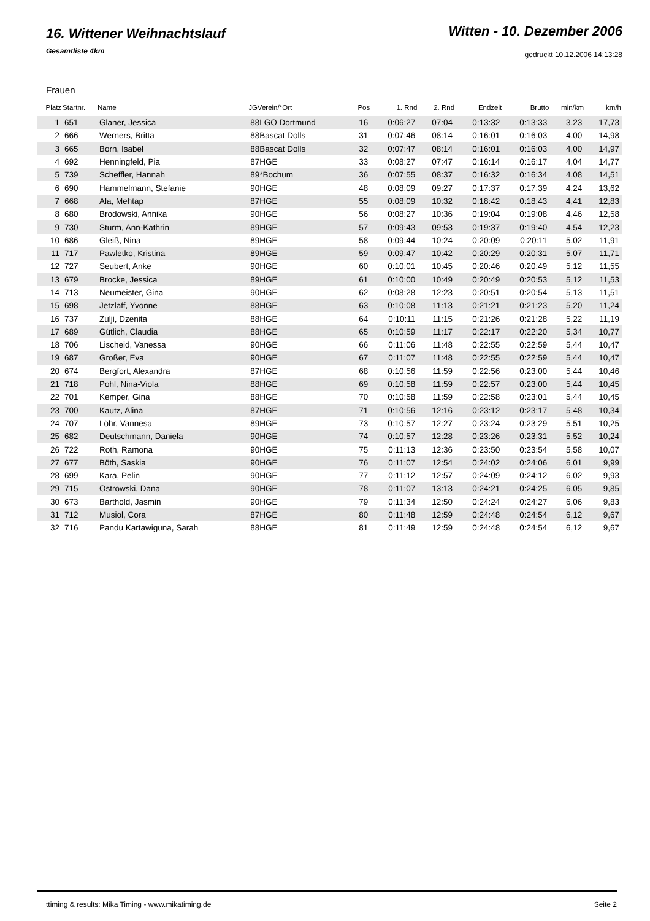16. Wittener Weihnachtslauf
Gesamtliste 4km
Witten - 10. Dezember 2006
gedruckt 10.12.2006 14:13:28
Frauen
| Platz | Startnr. | Name | JGVerein/*Ort | Pos | 1. Rnd | 2. Rnd | Endzeit | Brutto | min/km | km/h |
| --- | --- | --- | --- | --- | --- | --- | --- | --- | --- | --- |
| 1 | 651 | Glaner, Jessica | 88LGO Dortmund | 16 | 0:06:27 | 07:04 | 0:13:32 | 0:13:33 | 3,23 | 17,73 |
| 2 | 666 | Werners, Britta | 88Bascat Dolls | 31 | 0:07:46 | 08:14 | 0:16:01 | 0:16:03 | 4,00 | 14,98 |
| 3 | 665 | Born, Isabel | 88Bascat Dolls | 32 | 0:07:47 | 08:14 | 0:16:01 | 0:16:03 | 4,00 | 14,97 |
| 4 | 692 | Henningfeld, Pia | 87HGE | 33 | 0:08:27 | 07:47 | 0:16:14 | 0:16:17 | 4,04 | 14,77 |
| 5 | 739 | Scheffler, Hannah | 89*Bochum | 36 | 0:07:55 | 08:37 | 0:16:32 | 0:16:34 | 4,08 | 14,51 |
| 6 | 690 | Hammelmann, Stefanie | 90HGE | 48 | 0:08:09 | 09:27 | 0:17:37 | 0:17:39 | 4,24 | 13,62 |
| 7 | 668 | Ala, Mehtap | 87HGE | 55 | 0:08:09 | 10:32 | 0:18:42 | 0:18:43 | 4,41 | 12,83 |
| 8 | 680 | Brodowski, Annika | 90HGE | 56 | 0:08:27 | 10:36 | 0:19:04 | 0:19:08 | 4,46 | 12,58 |
| 9 | 730 | Sturm, Ann-Kathrin | 89HGE | 57 | 0:09:43 | 09:53 | 0:19:37 | 0:19:40 | 4,54 | 12,23 |
| 10 | 686 | Gleiß, Nina | 89HGE | 58 | 0:09:44 | 10:24 | 0:20:09 | 0:20:11 | 5,02 | 11,91 |
| 11 | 717 | Pawletko, Kristina | 89HGE | 59 | 0:09:47 | 10:42 | 0:20:29 | 0:20:31 | 5,07 | 11,71 |
| 12 | 727 | Seubert, Anke | 90HGE | 60 | 0:10:01 | 10:45 | 0:20:46 | 0:20:49 | 5,12 | 11,55 |
| 13 | 679 | Brocke, Jessica | 89HGE | 61 | 0:10:00 | 10:49 | 0:20:49 | 0:20:53 | 5,12 | 11,53 |
| 14 | 713 | Neumeister, Gina | 90HGE | 62 | 0:08:28 | 12:23 | 0:20:51 | 0:20:54 | 5,13 | 11,51 |
| 15 | 698 | Jetzlaff, Yvonne | 88HGE | 63 | 0:10:08 | 11:13 | 0:21:21 | 0:21:23 | 5,20 | 11,24 |
| 16 | 737 | Zulji, Dzenita | 88HGE | 64 | 0:10:11 | 11:15 | 0:21:26 | 0:21:28 | 5,22 | 11,19 |
| 17 | 689 | Gütlich, Claudia | 88HGE | 65 | 0:10:59 | 11:17 | 0:22:17 | 0:22:20 | 5,34 | 10,77 |
| 18 | 706 | Lischeid, Vanessa | 90HGE | 66 | 0:11:06 | 11:48 | 0:22:55 | 0:22:59 | 5,44 | 10,47 |
| 19 | 687 | Großer, Eva | 90HGE | 67 | 0:11:07 | 11:48 | 0:22:55 | 0:22:59 | 5,44 | 10,47 |
| 20 | 674 | Bergfort, Alexandra | 87HGE | 68 | 0:10:56 | 11:59 | 0:22:56 | 0:23:00 | 5,44 | 10,46 |
| 21 | 718 | Pohl, Nina-Viola | 88HGE | 69 | 0:10:58 | 11:59 | 0:22:57 | 0:23:00 | 5,44 | 10,45 |
| 22 | 701 | Kemper, Gina | 88HGE | 70 | 0:10:58 | 11:59 | 0:22:58 | 0:23:01 | 5,44 | 10,45 |
| 23 | 700 | Kautz, Alina | 87HGE | 71 | 0:10:56 | 12:16 | 0:23:12 | 0:23:17 | 5,48 | 10,34 |
| 24 | 707 | Löhr, Vannesa | 89HGE | 73 | 0:10:57 | 12:27 | 0:23:24 | 0:23:29 | 5,51 | 10,25 |
| 25 | 682 | Deutschmann, Daniela | 90HGE | 74 | 0:10:57 | 12:28 | 0:23:26 | 0:23:31 | 5,52 | 10,24 |
| 26 | 722 | Roth, Ramona | 90HGE | 75 | 0:11:13 | 12:36 | 0:23:50 | 0:23:54 | 5,58 | 10,07 |
| 27 | 677 | Böth, Saskia | 90HGE | 76 | 0:11:07 | 12:54 | 0:24:02 | 0:24:06 | 6,01 | 9,99 |
| 28 | 699 | Kara, Pelin | 90HGE | 77 | 0:11:12 | 12:57 | 0:24:09 | 0:24:12 | 6,02 | 9,93 |
| 29 | 715 | Ostrowski, Dana | 90HGE | 78 | 0:11:07 | 13:13 | 0:24:21 | 0:24:25 | 6,05 | 9,85 |
| 30 | 673 | Barthold, Jasmin | 90HGE | 79 | 0:11:34 | 12:50 | 0:24:24 | 0:24:27 | 6,06 | 9,83 |
| 31 | 712 | Musiol, Cora | 87HGE | 80 | 0:11:48 | 12:59 | 0:24:48 | 0:24:54 | 6,12 | 9,67 |
| 32 | 716 | Pandu Kartawiguna, Sarah | 88HGE | 81 | 0:11:49 | 12:59 | 0:24:48 | 0:24:54 | 6,12 | 9,67 |
ttiming & results: Mika Timing - www.mikatiming.de Seite 2